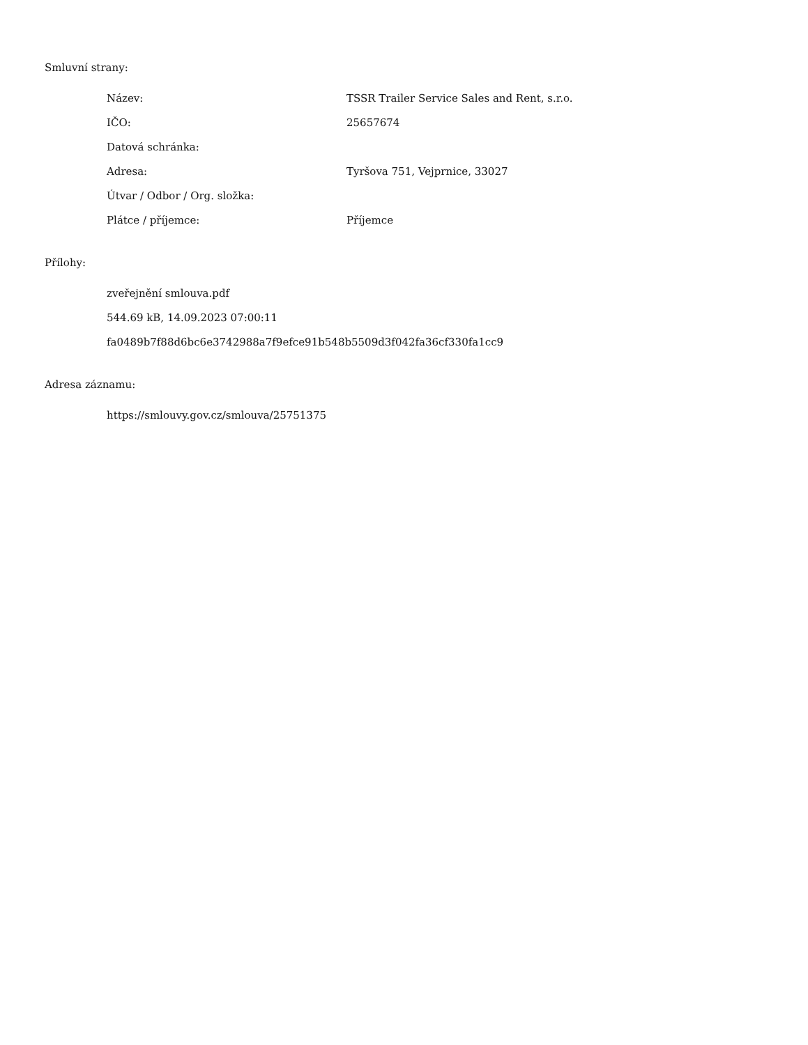Smluvní strany:
| Název: | TSSR Trailer Service Sales and Rent, s.r.o. |
| IČO: | 25657674 |
| Datová schránka: | |
| Adresa: | Tyršova 751, Vejprnice, 33027 |
| Útvar / Odbor / Org. složka: | |
| Plátce / příjemce: | Příjemce |
Přílohy:
zveřejnění smlouva.pdf
544.69 kB, 14.09.2023 07:00:11
fa0489b7f88d6bc6e3742988a7f9efce91b548b5509d3f042fa36cf330fa1cc9
Adresa záznamu:
https://smlouvy.gov.cz/smlouva/25751375